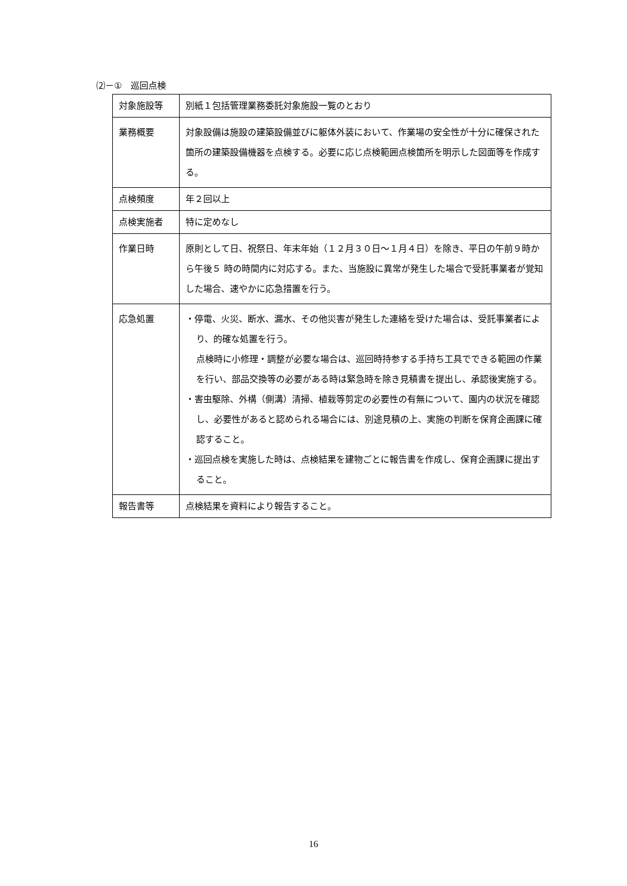⑵－①　巡回点検
| 対象施設等 | 別紙１包括管理業務委託対象施設一覧のとおり |
| 業務概要 | 対象設備は施設の建築設備並びに躯体外装において、作業場の安全性が十分に確保された箇所の建築設備機器を点検する。必要に応じ点検範囲点検箇所を明示した図面等を作成する。 |
| 点検頻度 | 年２回以上 |
| 点検実施者 | 特に定めなし |
| 作業日時 | 原則として日、祝祭日、年末年始（１２月３０日～１月４日）を除き、平日の午前９時から午後５ 時の時間内に対応する。また、当施設に異常が発生した場合で受託事業者が覚知した場合、速やかに応急措置を行う。 |
| 応急処置 | ・停電、火災、断水、漏水、その他災害が発生した連絡を受けた場合は、受託事業者により、的確な処置を行う。 点検時に小修理・調整が必要な場合は、巡回時持参する手持ち工具でできる範囲の作業を行い、部品交換等の必要がある時は緊急時を除き見積書を提出し、承認後実施する。 ・害虫駆除、外構（側溝）清掃、植栽等剪定の必要性の有無について、園内の状況を確認し、必要性があると認められる場合には、別途見積の上、実施の判断を保育企画課に確認すること。 ・巡回点検を実施した時は、点検結果を建物ごとに報告書を作成し、保育企画課に提出すること。 |
| 報告書等 | 点検結果を資料により報告すること。 |
16